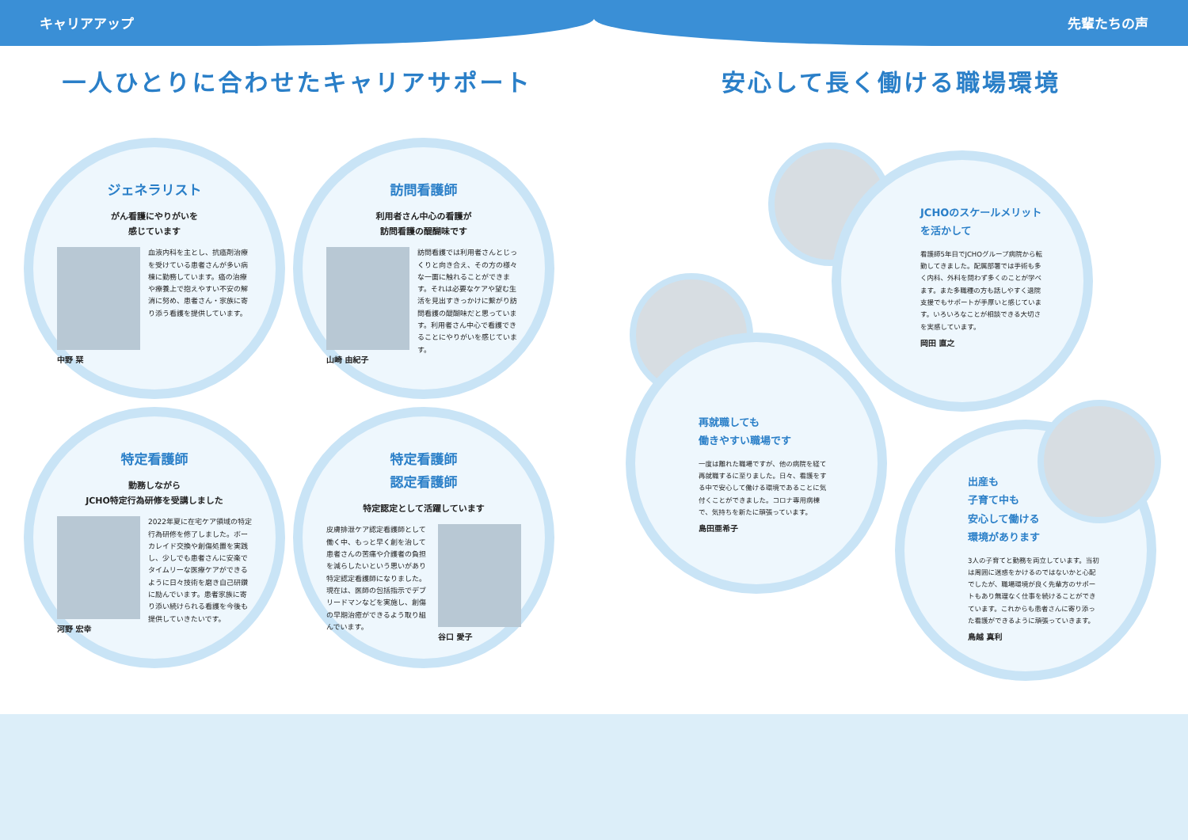キャリアアップ
一人ひとりに合わせたキャリアサポート
ジェネラリスト
がん看護にやりがいを
感じています
中野 栞
血液内科を主とし、抗癌剤治療を受けている患者さんが多い病棟に勤務しています。癌の治療や療養上で抱えやすい不安の解消に努め、患者さん・家族に寄り添う看護を提供しています。
訪問看護師
利用者さん中心の看護が
訪問看護の醍醐味です
山崎 由紀子
訪問看護では利用者さんとじっくりと向き合え、その方の様々な一面に触れることができます。それは必要なケアや望む生活を見出すきっかけに繋がり訪問看護の醍醐味だと思っています。利用者さん中心で看護できることにやりがいを感じています。
特定看護師
勤務しながら
JCHO特定行為研修を受講しました
河野 宏幸
2022年夏に在宅ケア領域の特定行為研修を修了しました。ボーカレイド交換や創傷処置を実践し、少しでも患者さんに安楽でタイムリーな医療ケアができるように日々技術を磨き自己研鑽に励んでいます。患者家族に寄り添い続けられる看護を今後も提供していきたいです。
特定看護師
認定看護師
特定認定として活躍しています
皮膚排泄ケア認定看護師として働く中、もっと早く創を治して患者さんの苦痛や介護者の負担を減らしたいという思いがあり特定認定看護師になりました。現在は、医師の包括指示でデブリードマンなどを実施し、創傷の早期治癒ができるよう取り組んでいます。
谷口 愛子
先輩たちの声
安心して長く働ける職場環境
JCHOのスケールメリット
を活かして
看護師5年目でJCHOグループ病院から転勤してきました。配属部署では手術も多く内科、外科を問わず多くのことが学べます。また多職種の方も話しやすく退院支援でもサポートが手厚いと感じています。いろいろなことが相談できる大切さを実感しています。
岡田 直之
再就職しても
働きやすい職場です
一度は離れた職場ですが、他の病院を経て再就職するに至りました。日々、看護をする中で安心して働ける環境であることに気付くことができました。コロナ専用病棟で、気持ちを新たに頑張っています。
島田亜希子
出産も
子育て中も
安心して働ける
環境があります
3人の子育てと勤務を両立しています。当初は周囲に迷惑をかけるのではないかと心配でしたが、職場環境が良く先輩方のサポートもあり無理なく仕事を続けることができています。これからも患者さんに寄り添った看護ができるように頑張っていきます。
鳥越 真利